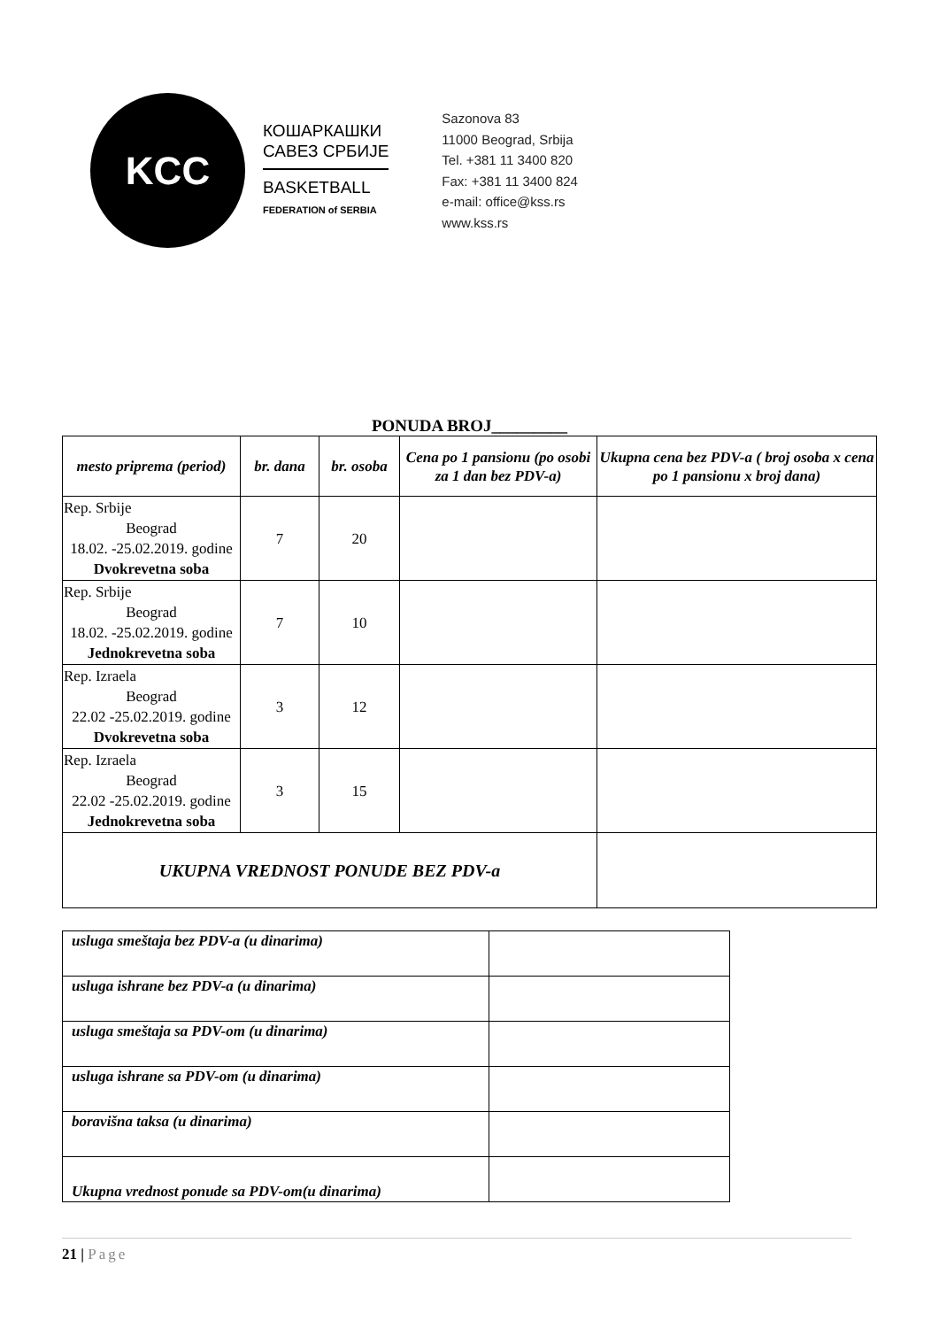KCC
КОШАРКАШКИ
САВЕЗ СРБИЈЕ
BASKETBALL
FEDERATION of SERBIA
Sazonova 83
11000 Beograd, Srbija
Tel. +381 11 3400 820
Fax: +381 11 3400 824
e-mail: office@kss.rs
www.kss.rs
PONUDA BROJ_________
| mesto priprema (period) | br. dana | br. osoba | Cena po 1 pansionu (po osobi za 1 dan bez PDV-a) | Ukupna cena bez PDV-a ( broj osoba x cena po 1 pansionu x broj dana) |
| --- | --- | --- | --- | --- |
| Rep. Srbije Beograd 18.02. -25.02.2019. godine Dvokrevetna soba | 7 | 20 | | |
| Rep. Srbije Beograd 18.02. -25.02.2019. godine Jednokrevetna soba | 7 | 10 | | |
| Rep. Izraela Beograd 22.02 -25.02.2019. godine Dvokrevetna soba | 3 | 12 | | |
| Rep. Izraela Beograd 22.02 -25.02.2019. godine Jednokrevetna soba | 3 | 15 | | |
| UKUPNA VREDNOST PONUDE BEZ PDV-a | | | | |
| usluga smeštaja bez PDV-a (u dinarima) | |
| usluga ishrane bez PDV-a (u dinarima) | |
| usluga smeštaja sa PDV-om (u dinarima) | |
| usluga ishrane sa PDV-om (u dinarima) | |
| boravišna taksa (u dinarima) | |
| Ukupna vrednost ponude sa PDV-om(u dinarima) | |
21 | Page